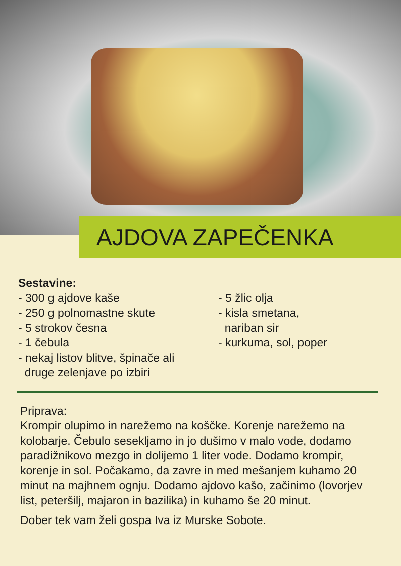AJDOVA ZAPEČENKA
Sestavine:
- 300 g ajdove kaše
- 250 g polnomastne skute
- 5 strokov česna
- 1 čebula
- nekaj listov blitve, špinače ali
druge zelenjave po izbiri
- 5 žlic olja
- kisla smetana,
nariban sir
- kurkuma, sol, poper
Priprava:
Krompir olupimo in narežemo na koščke. Korenje narežemo na kolobarje. Čebulo sesekljamo in jo dušimo v malo vode, dodamo paradižnikovo mezgo in dolijemo 1 liter vode. Dodamo krompir, korenje in sol. Počakamo, da zavre in med mešanjem kuhamo 20 minut na majhnem ognju. Dodamo ajdovo kašo, začinimo (lovorjev list, peteršilj, majaron in bazilika) in kuhamo še 20 minut.
Dober tek vam želi gospa Iva iz Murske Sobote.